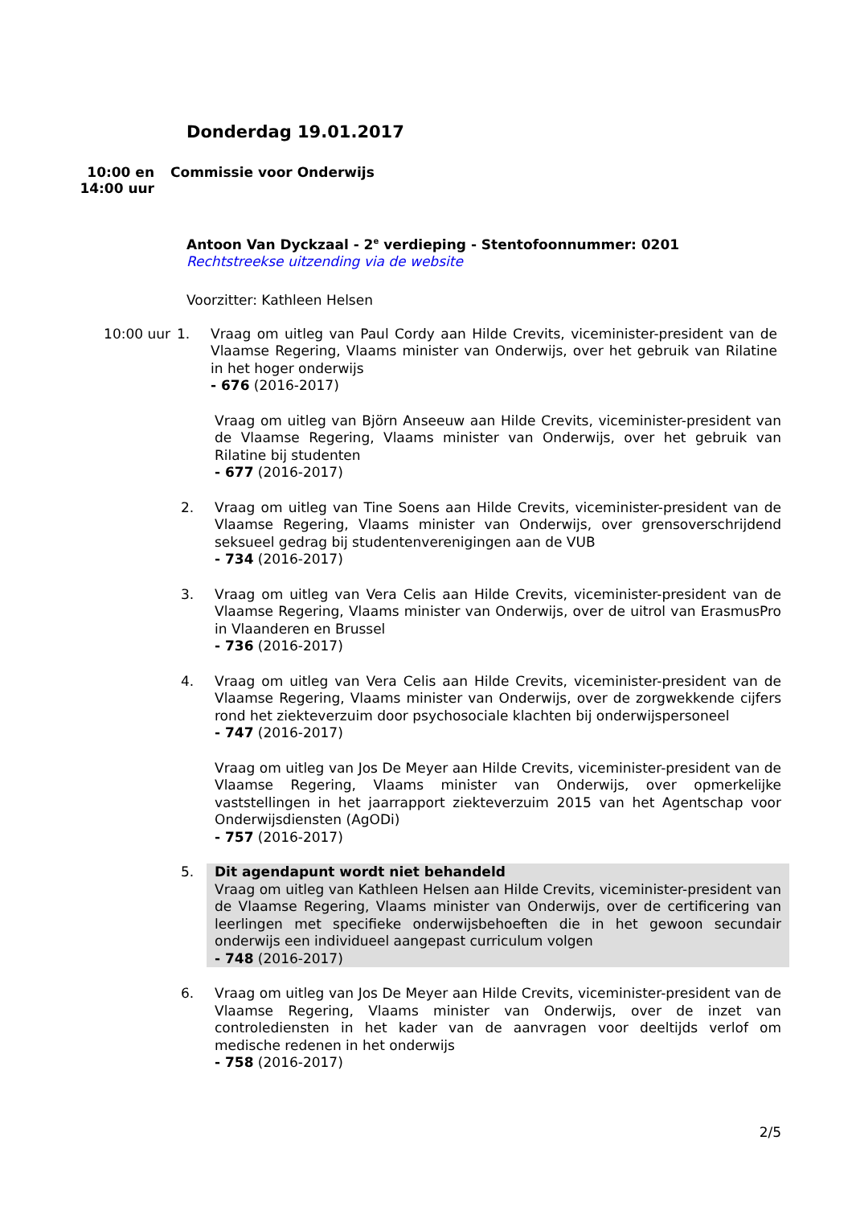Donderdag 19.01.2017
10:00 en
14:00 uur
Commissie voor Onderwijs
Antoon Van Dyckzaal - 2<sup>e</sup> verdieping - Stentofoonnummer: 0201
Rechtstreekse uitzending via de website
Voorzitter: Kathleen Helsen
10:00 uur 1.
Vraag om uitleg van Paul Cordy aan Hilde Crevits, viceminister-president van de Vlaamse Regering, Vlaams minister van Onderwijs, over het gebruik van Rilatine in het hoger onderwijs
- 676 (2016-2017)
Vraag om uitleg van Björn Anseeuw aan Hilde Crevits, viceminister-president van de Vlaamse Regering, Vlaams minister van Onderwijs, over het gebruik van Rilatine bij studenten
- 677 (2016-2017)
2.
Vraag om uitleg van Tine Soens aan Hilde Crevits, viceminister-president van de Vlaamse Regering, Vlaams minister van Onderwijs, over grensoverschrijdend seksueel gedrag bij studentenverenigingen aan de VUB
- 734 (2016-2017)
3.
Vraag om uitleg van Vera Celis aan Hilde Crevits, viceminister-president van de Vlaamse Regering, Vlaams minister van Onderwijs, over de uitrol van ErasmusPro in Vlaanderen en Brussel
- 736 (2016-2017)
4.
Vraag om uitleg van Vera Celis aan Hilde Crevits, viceminister-president van de Vlaamse Regering, Vlaams minister van Onderwijs, over de zorgwekkende cijfers rond het ziekteverzuim door psychosociale klachten bij onderwijspersoneel
- 747 (2016-2017)
Vraag om uitleg van Jos De Meyer aan Hilde Crevits, viceminister-president van de Vlaamse Regering, Vlaams minister van Onderwijs, over opmerkelijke vaststellingen in het jaarrapport ziekteverzuim 2015 van het Agentschap voor Onderwijsdiensten (AgODi)
- 757 (2016-2017)
5.
Dit agendapunt wordt niet behandeld
Vraag om uitleg van Kathleen Helsen aan Hilde Crevits, viceminister-president van de Vlaamse Regering, Vlaams minister van Onderwijs, over de certificering van leerlingen met specifieke onderwijsbehoeften die in het gewoon secundair onderwijs een individueel aangepast curriculum volgen
- 748 (2016-2017)
6.
Vraag om uitleg van Jos De Meyer aan Hilde Crevits, viceminister-president van de Vlaamse Regering, Vlaams minister van Onderwijs, over de inzet van controlediensten in het kader van de aanvragen voor deeltijds verlof om medische redenen in het onderwijs
- 758 (2016-2017)
2/5